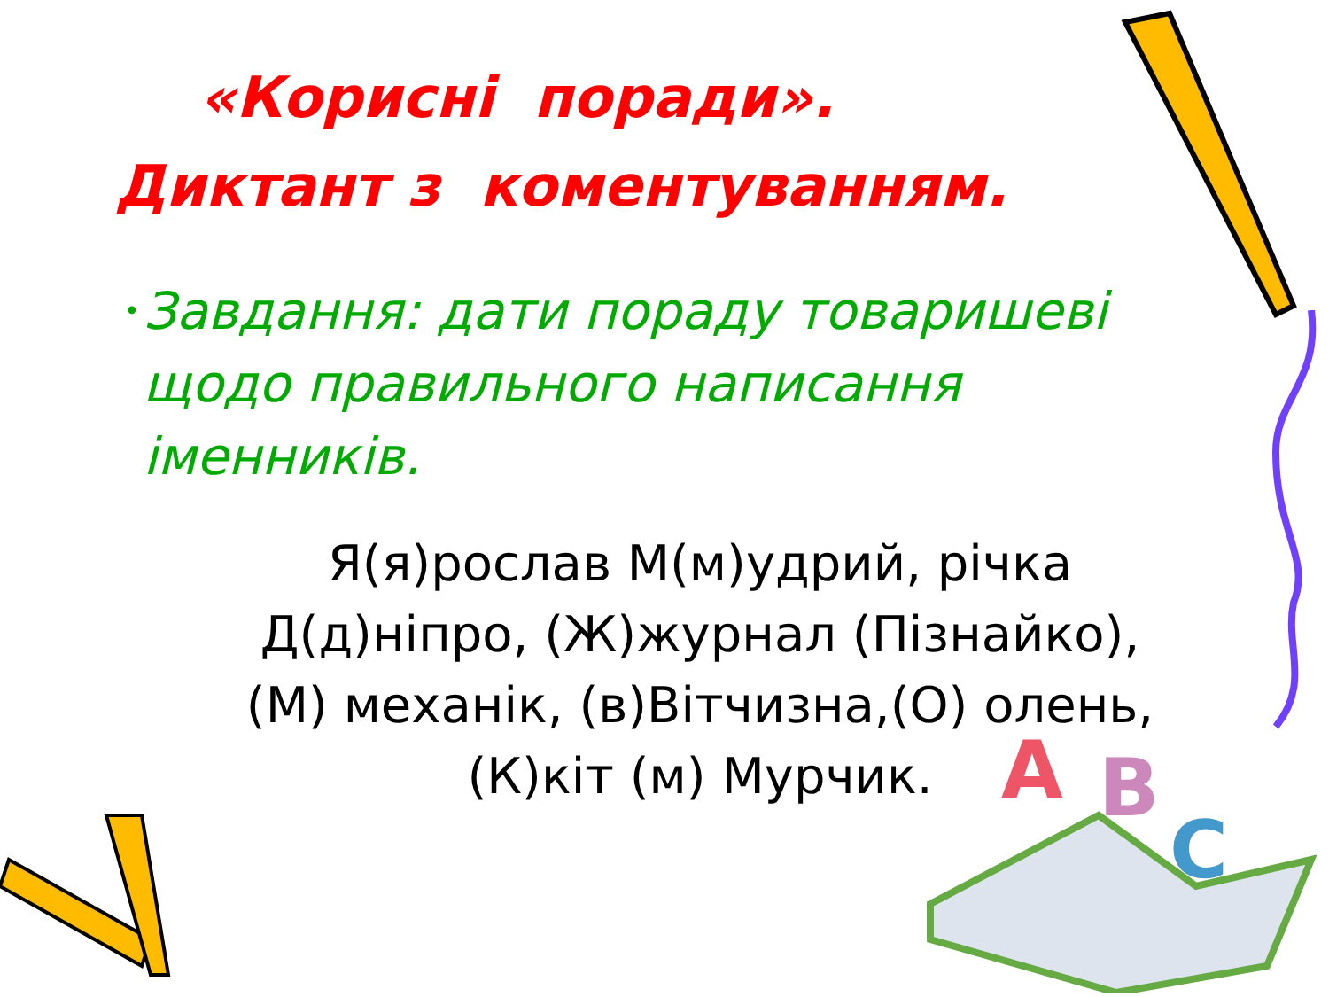A
B
C
«Корисні поради».
Диктант з коментуванням.
•
Завдання: дати пораду товаришеві щодо правильного написання іменників.
Я(я)рослав М(м)удрий, річка Д(д)ніпро, (Ж)журнал (Пізнайко), (М) механік, (в)Вітчизна,(О) олень, (К)кіт (м) Мурчик.